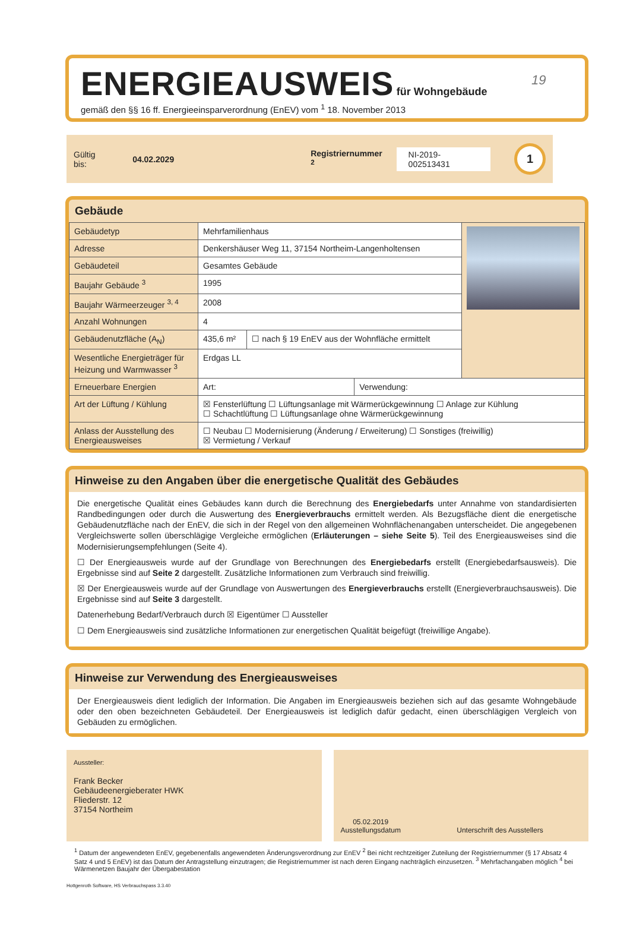19
ENERGIEAUSWEIS für Wohngebäude
gemäß den §§ 16 ff. Energieeinsparverordnung (EnEV) vom <sup>1</sup> 18. November 2013
Gültig bis: 04.02.2029 Registriernummer <sup>2</sup> NI-2019-002513431 1
Gebäude
| Gebäudetyp | Mehrfamilienhaus | | | |
| Adresse | Denkershäuser Weg 11, 37154 Northeim-Langenholtensen | | | |
| Gebäudeteil | Gesamtes Gebäude | | | |
| Baujahr Gebäude <sup>3</sup> | 1995 | | | |
| Baujahr Wärmeerzeuger <sup>3, 4</sup> | 2008 | | | |
| Anzahl Wohnungen | 4 | | | |
| Gebäudenutzfläche (A<sub>N</sub>) | 435,6 m² | ☐ nach § 19 EnEV aus der Wohnfläche ermittelt | | |
| Wesentliche Energieträger für Heizung und Warmwasser <sup>3</sup> | Erdgas LL | | | |
| Erneuerbare Energien | Art: | | Verwendung: | |
| Art der Lüftung / Kühlung | ☒ Fensterlüftung ☐ Lüftungsanlage mit Wärmerückgewinnung ☐ Anlage zur Kühlung ☐ Schachtlüftung ☐ Lüftungsanlage ohne Wärmerückgewinnung | | | |
| Anlass der Ausstellung des Energieausweises | ☐ Neubau ☐ Modernisierung (Änderung / Erweiterung) ☐ Sonstiges (freiwillig) ☒ Vermietung / Verkauf | | | |
Hinweise zu den Angaben über die energetische Qualität des Gebäudes
Die energetische Qualität eines Gebäudes kann durch die Berechnung des Energiebedarfs unter Annahme von standardisierten Randbedingungen oder durch die Auswertung des Energieverbrauchs ermittelt werden. Als Bezugsfläche dient die energetische Gebäudenutzfläche nach der EnEV, die sich in der Regel von den allgemeinen Wohnflächenangaben unterscheidet. Die angegebenen Vergleichswerte sollen überschlägige Vergleiche ermöglichen (Erläuterungen – siehe Seite 5). Teil des Energieausweises sind die Modernisierungsempfehlungen (Seite 4).
☐ Der Energieausweis wurde auf der Grundlage von Berechnungen des Energiebedarfs erstellt (Energiebedarfsausweis). Die Ergebnisse sind auf Seite 2 dargestellt. Zusätzliche Informationen zum Verbrauch sind freiwillig.
☒ Der Energieausweis wurde auf der Grundlage von Auswertungen des Energieverbrauchs erstellt (Energieverbrauchsausweis). Die Ergebnisse sind auf Seite 3 dargestellt.
Datenerhebung Bedarf/Verbrauch durch ☒ Eigentümer ☐ Aussteller
☐ Dem Energieausweis sind zusätzliche Informationen zur energetischen Qualität beigefügt (freiwillige Angabe).
Hinweise zur Verwendung des Energieausweises
Der Energieausweis dient lediglich der Information. Die Angaben im Energieausweis beziehen sich auf das gesamte Wohngebäude oder den oben bezeichneten Gebäudeteil. Der Energieausweis ist lediglich dafür gedacht, einen überschlägigen Vergleich von Gebäuden zu ermöglichen.
Aussteller:
Frank Becker
Gebäudeenergieberater HWK
Fliederstr. 12
37154 Northeim
05.02.2019
Ausstellungsdatum
Unterschrift des Ausstellers
<sup>1</sup> Datum der angewendeten EnEV, gegebenenfalls angewendeten Änderungsverordnung zur EnEV <sup>2</sup> Bei nicht rechtzeitiger Zuteilung der Registriernummer (§ 17 Absatz 4 Satz 4 und 5 EnEV) ist das Datum der Antragstellung einzutragen; die Registriernummer ist nach deren Eingang nachträglich einzusetzen. <sup>3</sup> Mehrfachangaben möglich <sup>4</sup> bei Wärmenetzen Baujahr der Übergabestation
Hottgenroth Software, HS Verbrauchspass 3.3.40